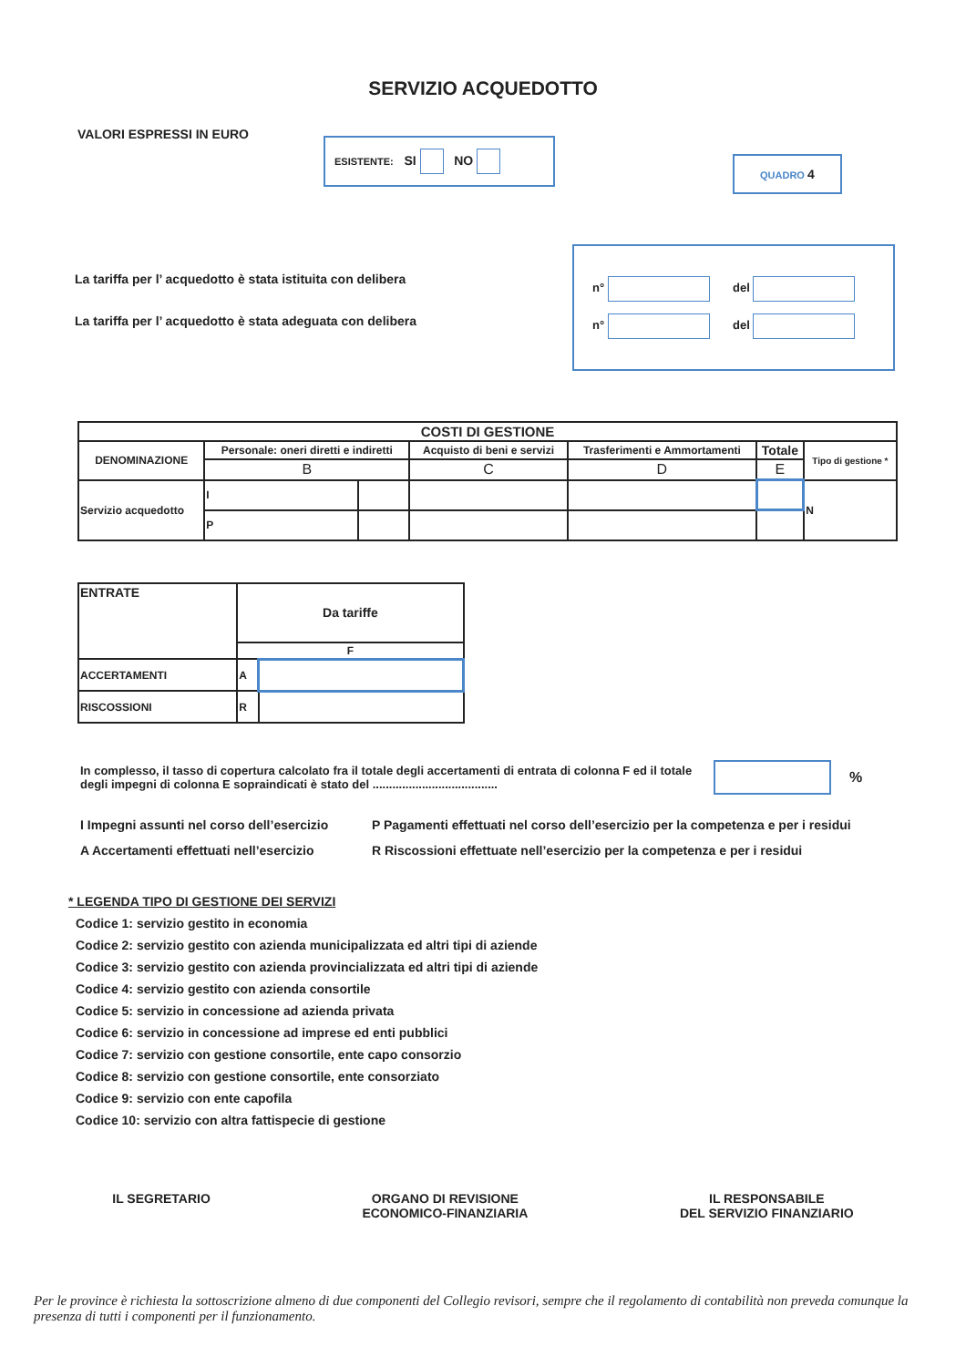SERVIZIO ACQUEDOTTO
VALORI ESPRESSI IN EURO
ESISTENTE: SI NO
QUADRO 4
La tariffa per l’ acquedotto è stata istituita con delibera
La tariffa per l’ acquedotto è stata adeguata con delibera
n° del
n° del
| COSTI DI GESTIONE | | | | | | |
| --- | --- | --- | --- | --- | --- | --- |
| DENOMINAZIONE | Personale: oneri diretti e indiretti | | Acquisto di beni e servizi | Trasferimenti e Ammortamenti | Totale | Tipo di gestione * |
| | B | | C | D | E | |
| Servizio acquedotto | I | | | | | N |
| | P | | | | | |
| ENTRATE | Da tariffe | |
| --- | --- | --- |
| | F | |
| ACCERTAMENTI | A | |
| RISCOSSIONI | R | |
In complesso, il tasso di copertura calcolato fra il totale degli accertamenti di entrata di colonna F ed il totale degli impegni di colonna E sopraindicati è stato del ......................................
%
I Impegni assunti nel corso dell’esercizio
P Pagamenti effettuati nel corso dell’esercizio per la competenza e per i residui
A Accertamenti effettuati nell’esercizio
R Riscossioni effettuate nell’esercizio per la competenza e per i residui
* LEGENDA TIPO DI GESTIONE DEI SERVIZI
Codice 1: servizio gestito in economia
Codice 2: servizio gestito con azienda municipalizzata ed altri tipi di aziende
Codice 3: servizio gestito con azienda provincializzata ed altri tipi di aziende
Codice 4: servizio gestito con azienda consortile
Codice 5: servizio in concessione ad azienda privata
Codice 6: servizio in concessione ad imprese ed enti pubblici
Codice 7: servizio con gestione consortile, ente capo consorzio
Codice 8: servizio con gestione consortile, ente consorziato
Codice 9: servizio con ente capofila
Codice 10: servizio con altra fattispecie di gestione
IL SEGRETARIO ORGANO DI REVISIONE
ECONOMICO-FINANZIARIA
IL RESPONSABILE
DEL SERVIZIO FINANZIARIO
Per le province è richiesta la sottoscrizione almeno di due componenti del Collegio revisori, sempre che il regolamento di contabilità non preveda comunque la presenza di tutti i componenti per il funzionamento.